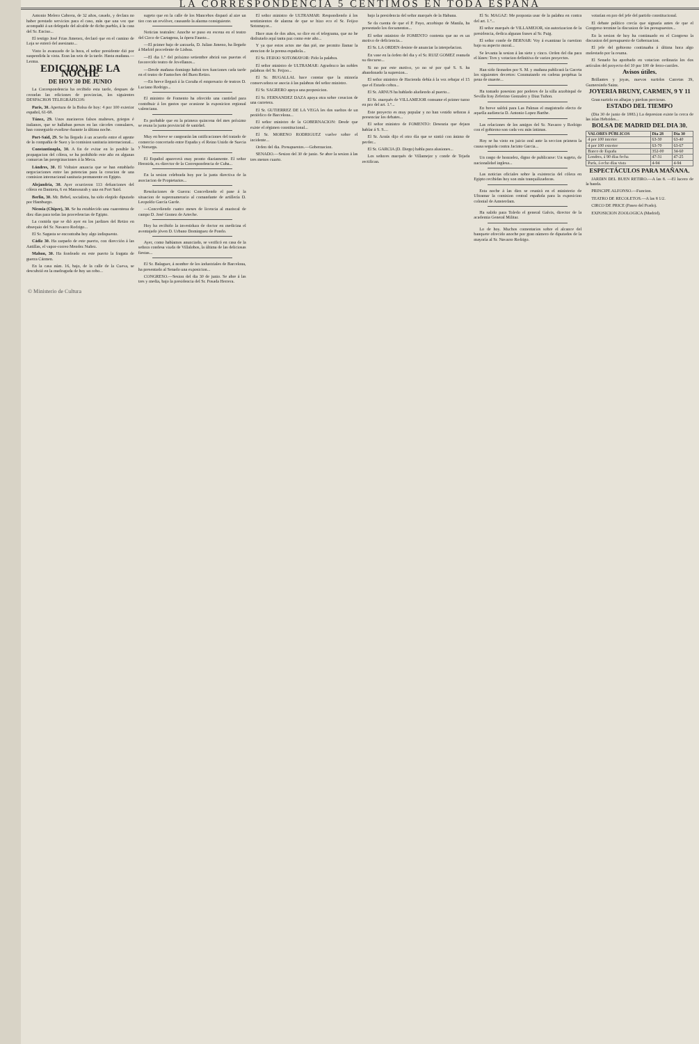LA CORRESPONDENCIA 5 CÉNTIMOS EN TODA ESPAÑA
Antonio Melero Cabrera, de 32 años, casado, y declara no haber prestado servicios para el caso, más que una vez que acompañó á un delegado del alcalde de dicho pueblo, á la casa del Sr. Enciso...
El testigo José Frias Jimenez, declaró que en el camino de Loja se enteró del asesinato...
Visto lo avanzado de la hora, el señor presidente dió por suspendida la vista. Eran las seis de la tarde. Hasta mañana.—Lerma.
EDICION DE LA NOCHE
DE HOY 30 DE JUNIO
La Correspondencia ha recibido esta tarde, despues de cerradas las ediciones de provincias, los siguientes DESPACHOS TELEGRÁFICOS:
París, 30. Apertura de la Bolsa de hoy: 4 por 100 exterior español, 61-68.
Túnez, 29. Unos marineros falsos malteses, griegos é italianos, que se hallaban presos en las cárceles consulares, han conseguido evadirse durante la última noche.
Port-Said, 29. Se ha llegado á un acuerdo entre el agente de la compañía de Suez y la comision sanitaria internacional...
Constantinopla, 30. A fin de evitar en lo posible la propagacion del cólera, se ha prohibido este año en algunas comarcas las peregrinaciones á la Meca.
Lóndres, 30. El Voltaire anuncia que se han entablado negociaciones entre las potencias para la creacion de una comision internacional sanitaria permanente en Egipto.
Alejandría, 30. Ayer ocurrieron 113 defunciones del cólera en Damieta, 6 en Mansourah y una en Port Said.
Berlin, 30. Mr. Bebel, socialista, ha sido elegido diputado por Hamburgo.
Nicosia (Chipre), 30. Se ha establecido una cuarentena de diez días para todas las procedencias de Egipto.
La comida que se dió ayer en los jardines del Retiro en obsequio del Sr. Navarro Rodrigo...
El Sr. Sagasta se encontraba hoy algo indispuesto.
Cádiz 30. Ha zarpado de este puerto, con dirección á las Antillas, el vapor-correo Mendez Nuñez.
Mahon, 30. Ha fondeado en este puerto la fragata de guerra Cármen.
En la casa núm. 16, bajo, de la calle de la Cueva, se descubrió en la madrugada de hoy un robo...
sugeto que en la calle de los Mancebos disparó al aire un tiro con un revólver, causando la alarma consiguiente.
Noticias teatrales: Anoche se puso en escena en el teatro del Circo de Cartagena, la ópera Fausto...
—El primer bajo de zarzuela, D. Julian Jimeno, ha llegado á Madrid procedente de Lisboa.
—El dia 1.º del próximo setiembre abrirá sus puertas el favorecido teatro de Jovellanos...
—Desde mañana domingo habrá tres funciones cada tarde en el teatro de Fantoches del Buen Retiro.
—En breve llegará á la Coruña el empresario de teatros D. Luciano Rodrigo...
El ministro de Fomento ha ofrecido una cantidad para contribuir á los gastos que ocasione la exposicion regional valenciana.
Es probable que en la primera quincena del mes próximo se reuna la junta provincial de sanidad.
Muy en breve se cangearán las ratificaciones del tratado de comercio concertado entre España y el Reino Unido de Suecia y Noruega.
El Español aparecerá muy pronto diariamente. El señor Hermida, ex-director de la Correspondencia de Cuba...
En la sesion celebrada hoy por la junta directiva de la asociacion de Propietarios...
Resoluciones de Guerra: Concediendo el pase á la situacion de supernumerario al comandante de artillería D. Leopoldo García Garde.
—Concediendo cuatro meses de licencia al mariscal de campo D. José Gomez de Arteche.
Hoy ha recibido la investidura de doctor en medicina el aventajado jóven D. Urbano Dominguez de Pondo.
Ayer, como habíamos anunciado, se verificó en casa de la señora condesa viuda de Villalobos, la última de las deliciosas fiestas...
El Sr. Balaguer, á nombre de los industriales de Barcelona, ha presentado al Senado una exposicion...
CONGRESO.—Sesion del dia 30 de junio. Se abre á las tres y media, bajo la presidencia del Sr. Posada Herrera.
El señor ministro de ULTRAMAR: Respondiendo á los sentimientos de alarma de que se hizo eco el Sr. Feijoo Sotomayor...
Hace mas de dos años, so dice en el telegrama, que no he disfrutado aquí tanta paz como este año...
Y ya que estos actos me dan pié, me permito llamar la atencion de la prensa española...
El Sr. FEIJOO SOTOMAYOR: Pido la palabra.
El señor ministro de ULTRAMAR: Agradezco las nobles palabras del Sr. Feijoo...
El Sr. BUGALLAL hace constar que la minoría conservadora se asocia á las palabras del señor ministro.
El Sr. SAGRERO apoya una proposicion.
El Sr. FERNANDEZ DAZA apoya otra sobre creacion de una carretera.
El Sr. GUTIERREZ DE LA VEGA les dos sueltos de un periódico de Barcelona...
El señor ministro de la GOBERNACION: Desde que existe el régimen constitucional...
El Sr. MORENO RODRIGUEZ vuelve sobre el incidente...
Orden del dia. Presupuestos.—Gobernacion.
SENADO.—Sesion del 30 de junio. Se abre la sesion á las tres menos cuarto.
bajo la presidencia del señor marqués de la Habana.
Se da cuenta de que el P. Payo, arzobispo de Manila, ha presentado los documentos...
El señor ministro de FOMENTO contesta que no es un motivo de deficiencia...
El Sr. LA ORDEN desiste de anunciar la interpelacion.
En vase en la órden del dia y el Sr. RUIZ GOMEZ reanuda su discurso...
Si no por este motivo, yo no sé por qué S. S. ha abandonado la supresion...
El señor ministro de Hacienda debía á la vez rebajar el 15 que el Estado cobra...
El Sr. ARNUS ha hablado aludiendo al puerto...
El Sr. marqués de VILLAMEJOR consume el primer turno en pro del art. 1.º...
Este proyecto es muy popular y no han venido señoras á presenciar los debates...
El señor ministro de FOMENTO: Desearia que dejara hablar á S. S....
El Sr. Arnús dijo el otro día que se sintió con ánimo de perder...
El Sr. GARCIA (D. Diego) habla para alusiones...
Los señores marqués de Villamejor y conde de Tejada rectifican.
El Sr. MAGAZ: Me proponia usar de la palabra en contra del art. 1.º...
El señor marqués de VILLAMEJOR, sin autorizacion de la presidencia, dedica algunas frases al Sr. Puig.
El señor conde de BERNAR: Voy á examinar la cuestion bajo su aspecto moral...
Se levanta la sesion á las siete y cinco. Orden del dia para el lúnes: Tres y votacion definitiva de varios proyectos.
Han sido firmados por S. M. y mañana publicará la Gaceta los siguientes decretos: Conmutando en cadena perpétua la pena de muerte...
Ha tomado posesion por poderes de la silla arzobispal de Sevilla fray Zeferino Gonzalez y Diaz Tuñon.
En breve saldrá para Las Palmas el magistrado electo de aquella audiencia D. Antonio Lopez Barthe.
Las relaciones de los amigos del Sr. Navarro y Rodrigo con el gobierno son cada vez más íntimas.
Hoy se ha visto en juicio oral ante la seccion primera la causa seguida contra Jacinto Garcia...
Un rasgo de honradez, digno de publicarse: Un sugeto, de nacionalidad inglesa...
Las noticias oficiales sobre la existencia del cólera en Egipto recibidas hoy son más tranquilizadoras.
Esta noche á las diez se reunirá en el ministerio de Ultramar la comision central española para la exposicion colonial de Amsterdam.
Ha salido para Toledo el general Galvis, director de la academia General Militar.
Lo de hoy. Muchos comentarios sobre el alcance del banquete ofrecido anoche por gran número de diputados de la mayoría al Sr. Navarro Rodrigo.
votarían en pro del jefe del partido constitucional.
El debate político crecía que signaría antes de que el Congreso termine la discusion de los presupuestos...
En la sesion de hoy ha continuado en el Congreso la discusion del presupuesto de Gobernacion.
El jefe del gobierno continuaba á última hora algo molestado por la reuma.
El Senado ha aprobado en votacion ordinaria los dos artículos del proyecto del 10 por 100 de ferro-carriles.
Avisos útiles.
Brillantes y joyas, nuevos surtidos Carretas 39, Gumersindo Sainz.
JOYERIA BRUNY, CARMEN, 9 Y 11
Gran surtido en alhajas y piedras preciosas.
ESTADO DEL TIEMPO
(Dia 30 de junio de 1883.) La depresion existe la cerca de las islas Hebrides...
BOLSA DE MADRID DEL DIA 30.
| VALORES PÚBLICOS | Dia 28 | Dia 30 |
| --- | --- | --- |
| 4 por 100 interior | 63-30 | 63-40 |
| 4 por 100 exterior | 63-70 | 63-67 |
| Banco de España | 352-00 | 34-60 |
| Londres, á 90 días fecha | 47-31 | 47-25 |
| París, á ocho días vista | 4-94 | 4-94 |
ESPECTÁCULOS PARA MAÑANA.
JARDIN DEL BUEN RETIRO.—A las 8. —El lucero de la banda.
PRINCIPE ALFONSO.—Funcion.
TEATRO DE RECOLETOS.—A las 8 1/2.
CIRCO DE PRICE (Paseo del Prado).
EXPOSICION ZOOLOGICA (Madrid).
© Ministerio de Cultura